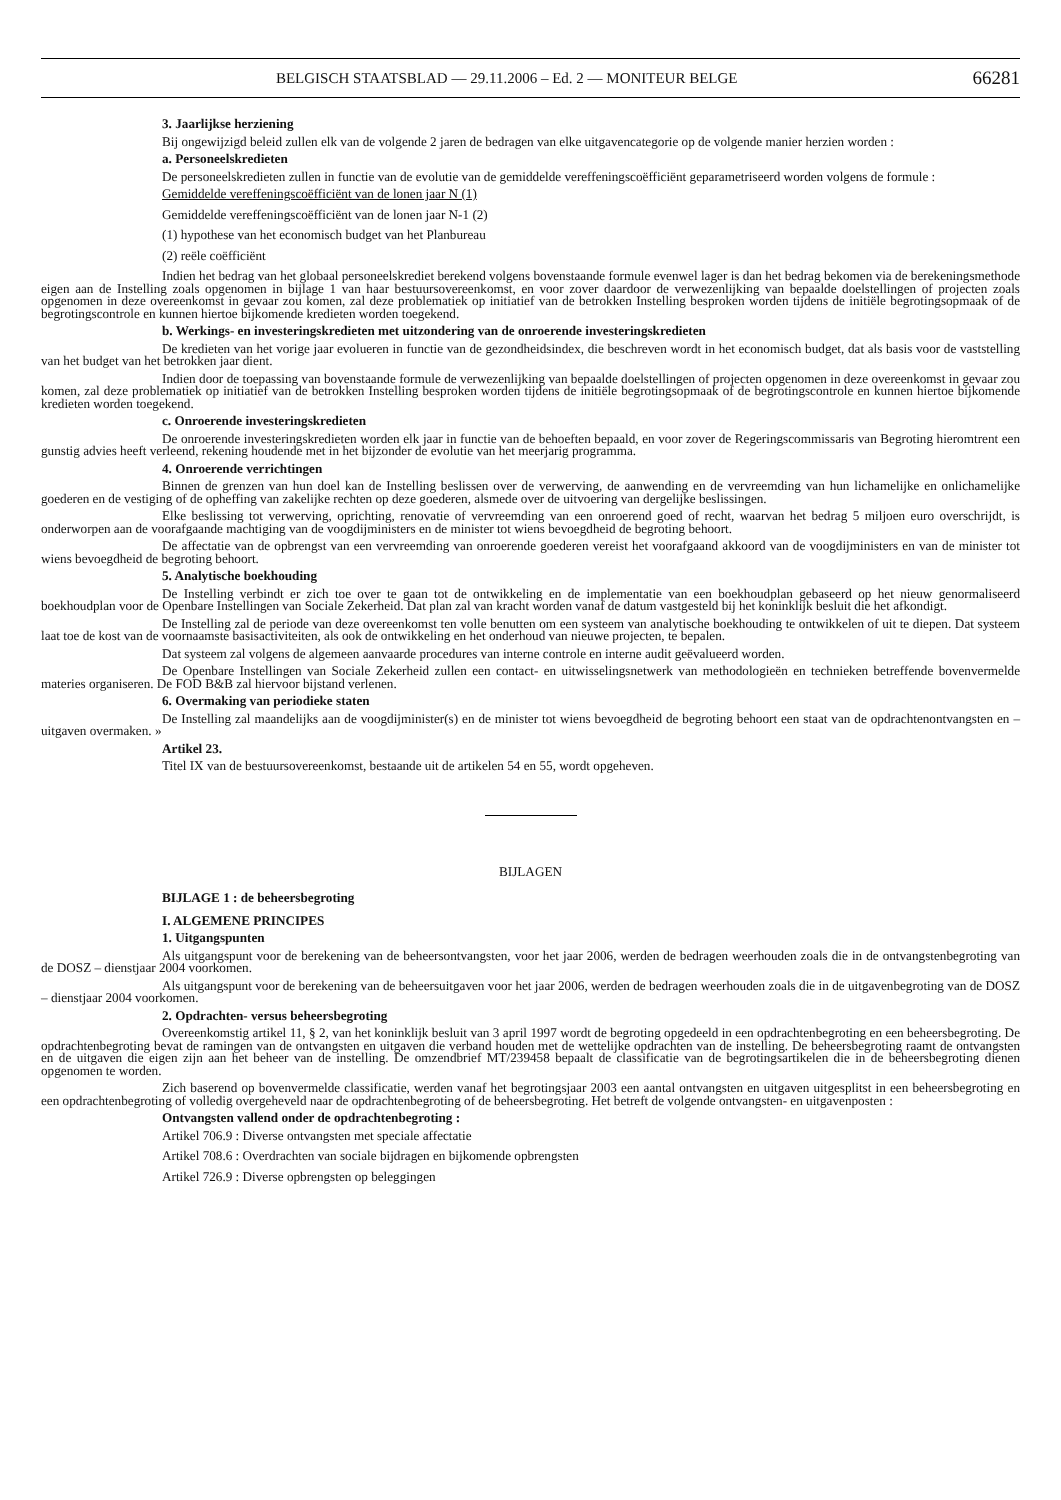BELGISCH STAATSBLAD — 29.11.2006 – Ed. 2 — MONITEUR BELGE 66281
3. Jaarlijkse herziening
Bij ongewijzigd beleid zullen elk van de volgende 2 jaren de bedragen van elke uitgavencategorie op de volgende manier herzien worden :
a. Personeelskredieten
De personeelskredieten zullen in functie van de evolutie van de gemiddelde vereffeningscoëfficiënt geparametriseerd worden volgens de formule :
Gemiddelde vereffeningscoëfficiënt van de lonen jaar N (1)
Gemiddelde vereffeningscoëfficiënt van de lonen jaar N-1 (2)
(1) hypothese van het economisch budget van het Planbureau
(2) reële coëfficiënt
Indien het bedrag van het globaal personeelskrediet berekend volgens bovenstaande formule evenwel lager is dan het bedrag bekomen via de berekeningsmethode eigen aan de Instelling zoals opgenomen in bijlage 1 van haar bestuursovereenkomst, en voor zover daardoor de verwezenlijking van bepaalde doelstellingen of projecten zoals opgenomen in deze overeenkomst in gevaar zou komen, zal deze problematiek op initiatief van de betrokken Instelling besproken worden tijdens de initiële begrotingsopmaak of de begrotingscontrole en kunnen hiertoe bijkomende kredieten worden toegekend.
b. Werkings- en investeringskredieten met uitzondering van de onroerende investeringskredieten
De kredieten van het vorige jaar evolueren in functie van de gezondheidsindex, die beschreven wordt in het economisch budget, dat als basis voor de vaststelling van het budget van het betrokken jaar dient.
Indien door de toepassing van bovenstaande formule de verwezenlijking van bepaalde doelstellingen of projecten opgenomen in deze overeenkomst in gevaar zou komen, zal deze problematiek op initiatief van de betrokken Instelling besproken worden tijdens de initiële begrotingsopmaak of de begrotingscontrole en kunnen hiertoe bijkomende kredieten worden toegekend.
c. Onroerende investeringskredieten
De onroerende investeringskredieten worden elk jaar in functie van de behoeften bepaald, en voor zover de Regeringscommissaris van Begroting hieromtrent een gunstig advies heeft verleend, rekening houdende met in het bijzonder de evolutie van het meerjarig programma.
4. Onroerende verrichtingen
Binnen de grenzen van hun doel kan de Instelling beslissen over de verwerving, de aanwending en de vervreemding van hun lichamelijke en onlichamelijke goederen en de vestiging of de opheffing van zakelijke rechten op deze goederen, alsmede over de uitvoering van dergelijke beslissingen.
Elke beslissing tot verwerving, oprichting, renovatie of vervreemding van een onroerend goed of recht, waarvan het bedrag 5 miljoen euro overschrijdt, is onderworpen aan de voorafgaande machtiging van de voogdijministers en de minister tot wiens bevoegdheid de begroting behoort.
De affectatie van de opbrengst van een vervreemding van onroerende goederen vereist het voorafgaand akkoord van de voogdijministers en van de minister tot wiens bevoegdheid de begroting behoort.
5. Analytische boekhouding
De Instelling verbindt er zich toe over te gaan tot de ontwikkeling en de implementatie van een boekhoudplan gebaseerd op het nieuw genormaliseerd boekhoudplan voor de Openbare Instellingen van Sociale Zekerheid. Dat plan zal van kracht worden vanaf de datum vastgesteld bij het koninklijk besluit die het afkondigt.
De Instelling zal de periode van deze overeenkomst ten volle benutten om een systeem van analytische boekhouding te ontwikkelen of uit te diepen. Dat systeem laat toe de kost van de voornaamste basisactiviteiten, als ook de ontwikkeling en het onderhoud van nieuwe projecten, te bepalen.
Dat systeem zal volgens de algemeen aanvaarde procedures van interne controle en interne audit geëvalueerd worden.
De Openbare Instellingen van Sociale Zekerheid zullen een contact- en uitwisselingsnetwerk van methodologieën en technieken betreffende bovenvermelde materies organiseren. De FOD B&B zal hiervoor bijstand verlenen.
6. Overmaking van periodieke staten
De Instelling zal maandelijks aan de voogdijminister(s) en de minister tot wiens bevoegdheid de begroting behoort een staat van de opdrachtenontvangsten en –uitgaven overmaken. »
Artikel 23.
Titel IX van de bestuursovereenkomst, bestaande uit de artikelen 54 en 55, wordt opgeheven.
BIJLAGEN
BIJLAGE 1 : de beheersbegroting
I. ALGEMENE PRINCIPES
1. Uitgangspunten
Als uitgangspunt voor de berekening van de beheersontvangsten, voor het jaar 2006, werden de bedragen weerhouden zoals die in de ontvangstenbegroting van de DOSZ – dienstjaar 2004 voorkomen.
Als uitgangspunt voor de berekening van de beheersuitgaven voor het jaar 2006, werden de bedragen weerhouden zoals die in de uitgavenbegroting van de DOSZ – dienstjaar 2004 voorkomen.
2. Opdrachten- versus beheersbegroting
Overeenkomstig artikel 11, § 2, van het koninklijk besluit van 3 april 1997 wordt de begroting opgedeeld in een opdrachtenbegroting en een beheersbegroting. De opdrachtenbegroting bevat de ramingen van de ontvangsten en uitgaven die verband houden met de wettelijke opdrachten van de instelling. De beheersbegroting raamt de ontvangsten en de uitgaven die eigen zijn aan het beheer van de instelling. De omzendbrief MT/239458 bepaalt de classificatie van de begrotingsartikelen die in de beheersbegroting dienen opgenomen te worden.
Zich baserend op bovenvermelde classificatie, werden vanaf het begrotingsjaar 2003 een aantal ontvangsten en uitgaven uitgesplitst in een beheersbegroting en een opdrachtenbegroting of volledig overgeheveld naar de opdrachtenbegroting of de beheersbegroting. Het betreft de volgende ontvangsten- en uitgavenposten :
Ontvangsten vallend onder de opdrachtenbegroting :
Artikel 706.9 : Diverse ontvangsten met speciale affectatie
Artikel 708.6 : Overdrachten van sociale bijdragen en bijkomende opbrengsten
Artikel 726.9 : Diverse opbrengsten op beleggingen